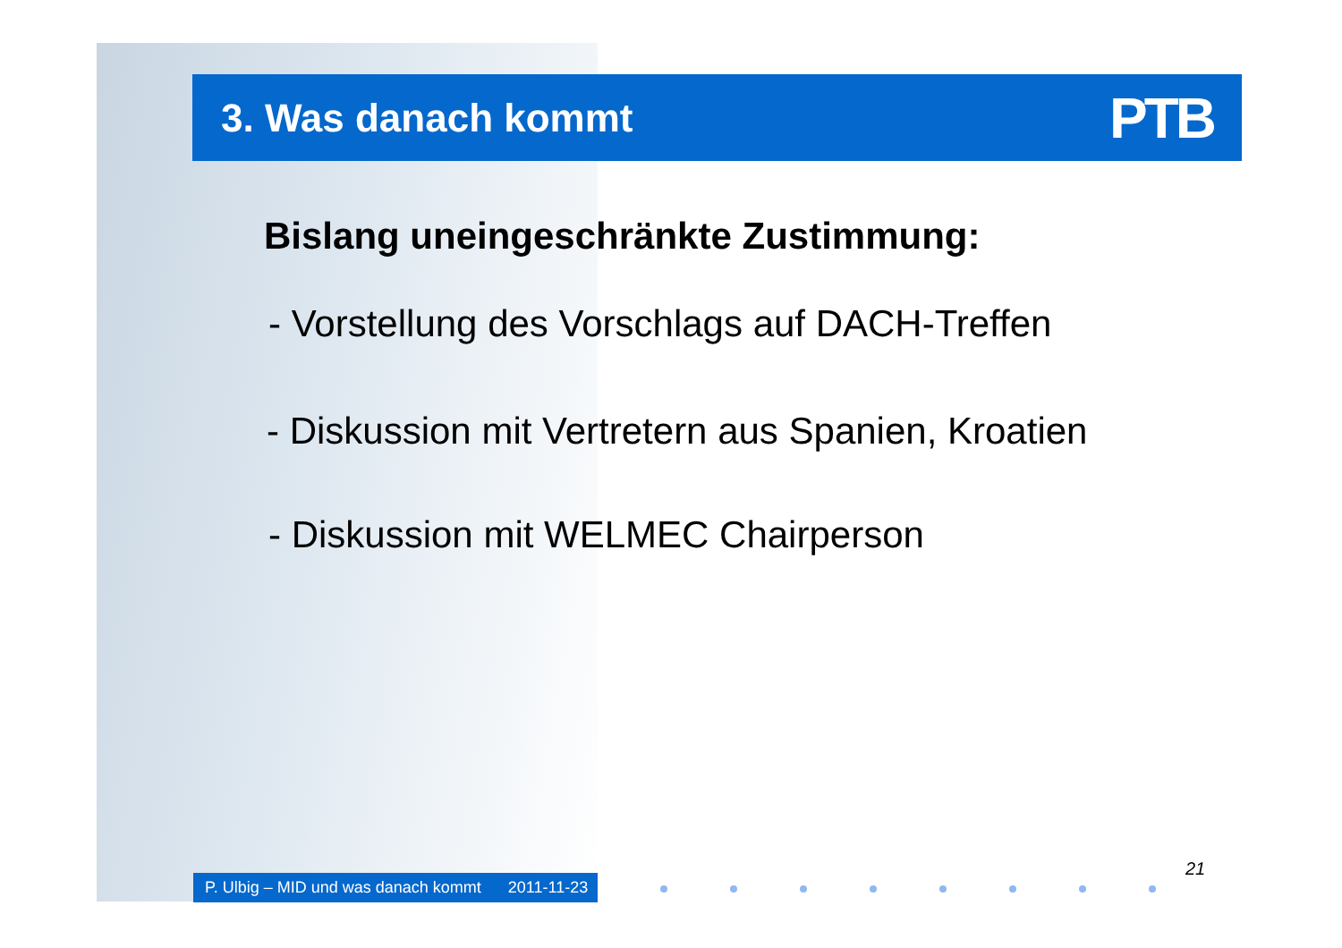3. Was danach kommt
PTB
Bislang uneingeschränkte Zustimmung:
- Vorstellung des Vorschlags auf DACH-Treffen
- Diskussion mit Vertretern aus Spanien, Kroatien
- Diskussion mit WELMEC Chairperson
21
P. Ulbig – MID und was danach kommt 2011-11-23